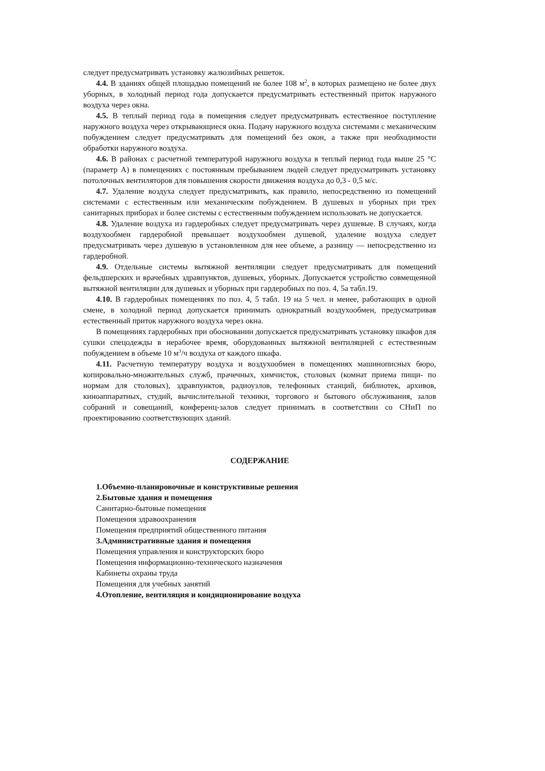следует предусматривать установку жалюзийных решеток.
4.4. В зданиях общей площадью помещений не более 108 м<sup>2</sup>, в которых размещено не более двух уборных, в холодный период года допускается предусматривать естественный приток наружного воздуха через окна.
4.5. В теплый период года в помещения следует предусматривать естественное поступление наружного воздуха через открывающиеся окна. Подачу наружного воздуха системами с механическим побуждением следует предусматривать для помещений без окон, а также при необходимости обработки наружного воздуха.
4.6. В районах с расчетной температурой наружного воздуха в теплый период года выше 25 °С (параметр А) в помещениях с постоянным пребыванием людей следует предусматривать установку потолочных вентиляторов для повышения скорости движения воздуха до 0,3 - 0,5 м/с.
4.7. Удаление воздуха следует предусматривать, как правило, непосредственно из помещений системами с естественным или механическим побуждением. В душевых и уборных при трех санитарных приборах и более системы с естественным побуждением использовать не допускается.
4.8. Удаление воздуха из гардеробных следует предусматривать через душевые. В случаях, когда воздухообмен гардеробной превышает воздухообмен душевой, удаление воздуха следует предусматривать через душевую в установленном для нее объеме, а разницу — непосредственно из гардеробной.
4.9. Отдельные системы вытяжной вентиляции следует предусматривать для помещений фельдшерских и врачебных здравпунктов, душевых, уборных. Допускается устройство совмещенной вытяжной вентиляции для душевых и уборных при гардеробных по поз. 4, 5а табл.19.
4.10. В гардеробных помещениях по поз. 4, 5 табл. 19 на 5 чел. и менее, работающих в одной смене, в холодной период допускается принимать однократный воздухообмен, предусматривая естественный приток наружного воздуха через окна.
В помещениях гардеробных при обосновании допускается предусматривать установку шкафов для сушки спецодежды в нерабочее время, оборудованных вытяжной вентиляцией с естественным побуждением в объеме 10 м<sup>3</sup>/ч воздуха от каждого шкафа.
4.11. Расчетную температуру воздуха и воздухообмен в помещениях машинописных бюро, копировально-множительных служб, прачечных, химчисток, столовых (комнат приема пищи- по нормам для столовых), здравпунктов, радиоузлов, телефонных станций, библиотек, архивов, киноаппаратных, студий, вычислительной техники, торгового и бытового обслуживания, залов собраний и совещаний, конференц-залов следует принимать в соответствии со СНиП по проектированию соответствующих зданий.
СОДЕРЖАНИЕ
1.Объемно-планировочные и конструктивные решения
2.Бытовые здания и помещения
Санитарно-бытовые помещения
Помещения здравоохранения
Помещения предприятий общественного питания
3.Административные здания и помещения
Помещения управления и конструкторских бюро
Помещения информационно-технического назначения
Кабинеты охраны труда
Помещения для учебных занятий
4.Отопление, вентиляция и кондиционирование воздуха